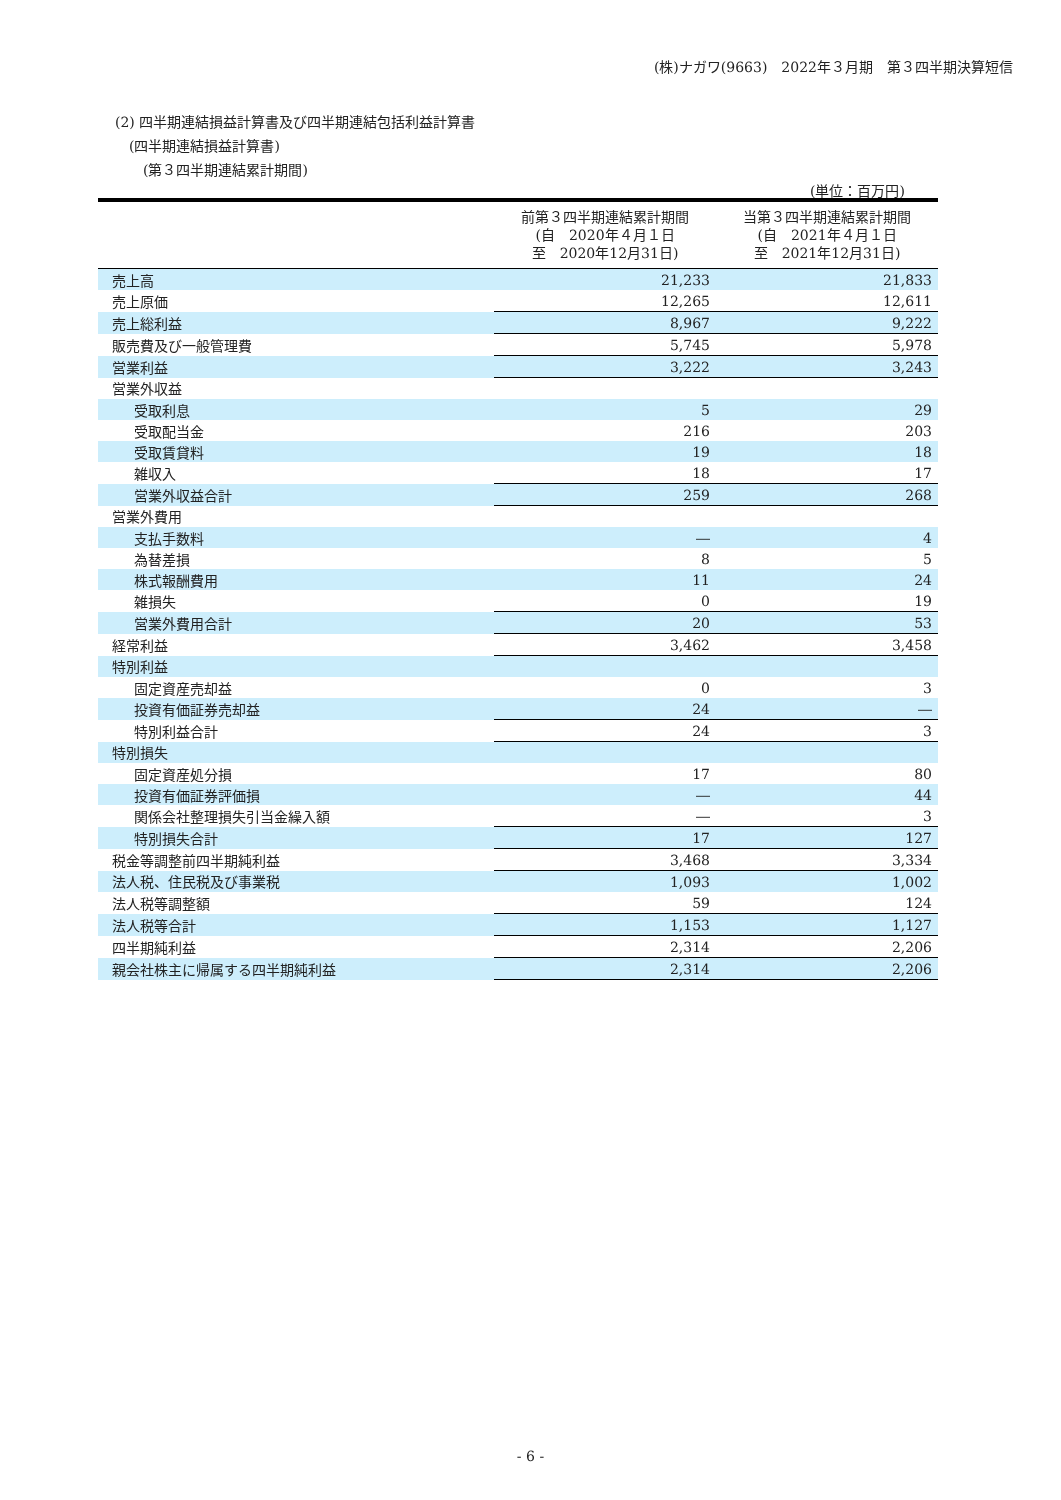(株)ナガワ(9663)　2022年３月期　第３四半期決算短信
(2) 四半期連結損益計算書及び四半期連結包括利益計算書
　(四半期連結損益計算書)
　　(第３四半期連結累計期間)
(単位：百万円)
| | 前第３四半期連結累計期間 (自 2020年４月１日 至 2020年12月31日) | 当第３四半期連結累計期間 (自 2021年４月１日 至 2021年12月31日) |
| --- | --- | --- |
| 売上高 | 21,233 | 21,833 |
| 売上原価 | 12,265 | 12,611 |
| 売上総利益 | 8,967 | 9,222 |
| 販売費及び一般管理費 | 5,745 | 5,978 |
| 営業利益 | 3,222 | 3,243 |
| 営業外収益 | | |
| 受取利息 | 5 | 29 |
| 受取配当金 | 216 | 203 |
| 受取賃貸料 | 19 | 18 |
| 雑収入 | 18 | 17 |
| 営業外収益合計 | 259 | 268 |
| 営業外費用 | | |
| 支払手数料 | ― | 4 |
| 為替差損 | 8 | 5 |
| 株式報酬費用 | 11 | 24 |
| 雑損失 | 0 | 19 |
| 営業外費用合計 | 20 | 53 |
| 経常利益 | 3,462 | 3,458 |
| 特別利益 | | |
| 固定資産売却益 | 0 | 3 |
| 投資有価証券売却益 | 24 | ― |
| 特別利益合計 | 24 | 3 |
| 特別損失 | | |
| 固定資産処分損 | 17 | 80 |
| 投資有価証券評価損 | ― | 44 |
| 関係会社整理損失引当金繰入額 | ― | 3 |
| 特別損失合計 | 17 | 127 |
| 税金等調整前四半期純利益 | 3,468 | 3,334 |
| 法人税、住民税及び事業税 | 1,093 | 1,002 |
| 法人税等調整額 | 59 | 124 |
| 法人税等合計 | 1,153 | 1,127 |
| 四半期純利益 | 2,314 | 2,206 |
| 親会社株主に帰属する四半期純利益 | 2,314 | 2,206 |
- 6 -